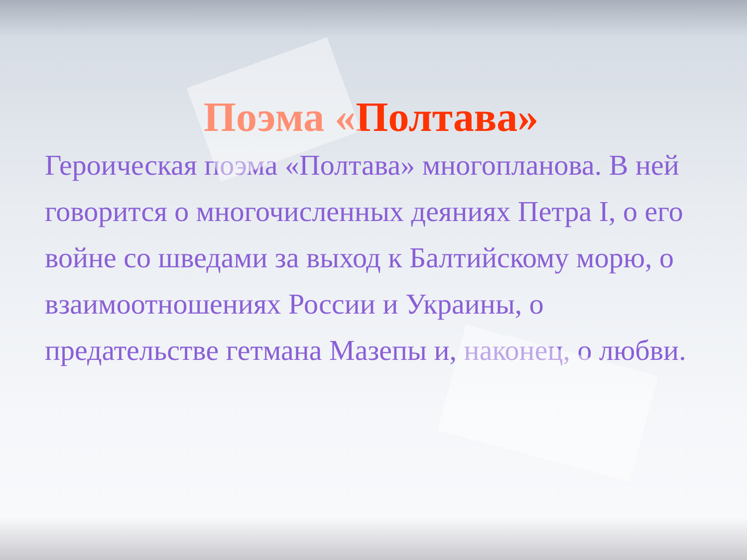Поэма «Полтава»
Героическая поэма «Полтава» многопланова. В ней говорится о многочисленных деяниях Петра I, о его войне со шведами за выход к Балтийскому морю, о взаимоотношениях России и Украины, о предательстве гетмана Мазепы и, наконец, о любви.